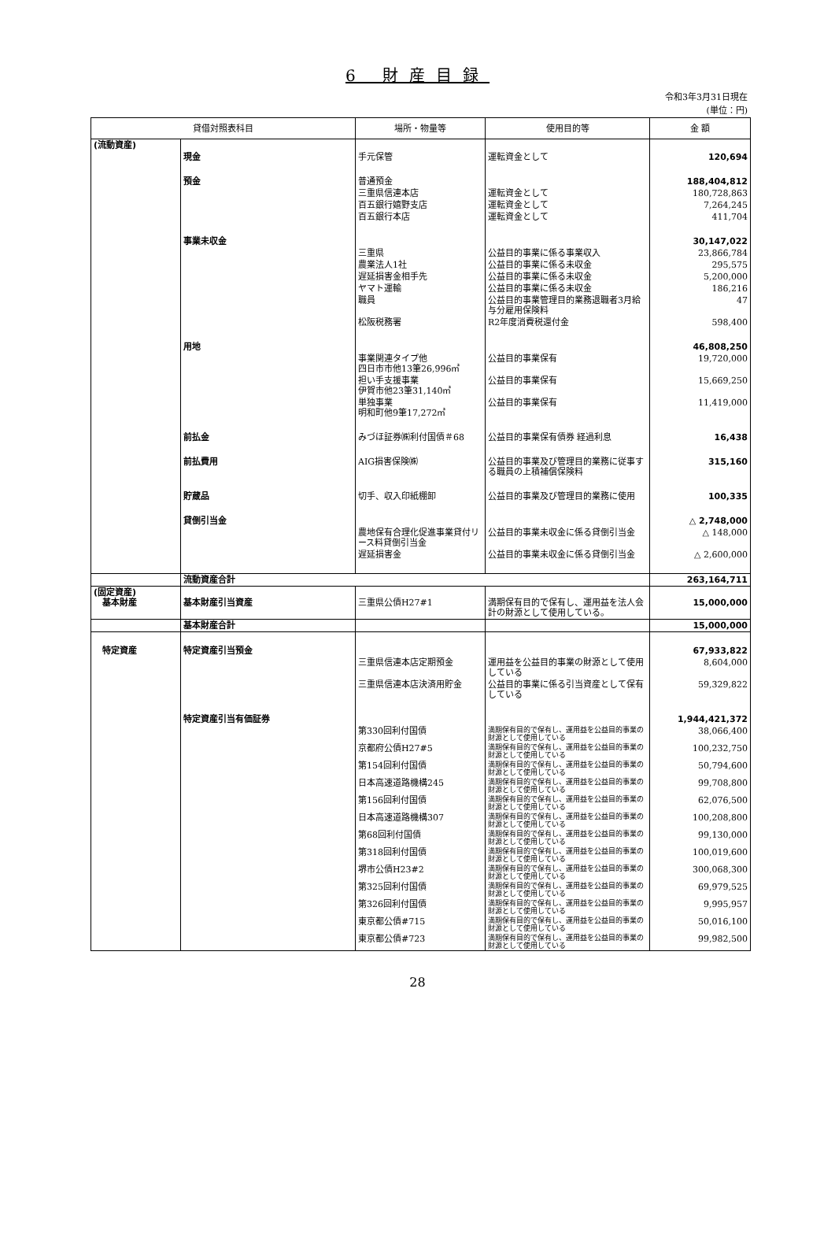6 財産目録
令和3年3月31日現在
(単位：円)
| 貸借対照表科目 | | 場所・物量等 | 使用目的等 | 金 額 |
| --- | --- | --- | --- | --- |
| (流動資産) | | | | |
| | 現金 | 手元保管 | 運転資金として | 120,694 |
| | 預金 | 普通預金 | | 188,404,812 |
| | | 三重県信連本店 | 運転資金として | 180,728,863 |
| | | 百五銀行嬉野支店 | 運転資金として | 7,264,245 |
| | | 百五銀行本店 | 運転資金として | 411,704 |
| | 事業未収金 | | | 30,147,022 |
| | | 三重県 | 公益目的事業に係る事業収入 | 23,866,784 |
| | | 農業法人1社 | 公益目的事業に係る未収金 | 295,575 |
| | | 遅延損害金相手先 | 公益目的事業に係る未収金 | 5,200,000 |
| | | ヤマト運輸 | 公益目的事業に係る未収金 | 186,216 |
| | | 職員 | 公益目的事業管理目的業務退職者3月給与分雇用保険料 | 47 |
| | | 松阪税務署 | R2年度消費税還付金 | 598,400 |
| | 用地 | | | 46,808,250 |
| | | 事業関連タイプ他 四日市市他13筆26,996㎡ | 公益目的事業保有 | 19,720,000 |
| | | 担い手支援事業 伊賀市他23筆31,140㎡ | 公益目的事業保有 | 15,669,250 |
| | | 単独事業 明和町他9筆17,272㎡ | 公益目的事業保有 | 11,419,000 |
| | 前払金 | みづほ証券㈱利付国債＃68 | 公益目的事業保有債券 経過利息 | 16,438 |
| | 前払費用 | AIG損害保険㈱ | 公益目的事業及び管理目的業務に従事する職員の上積補償保険料 | 315,160 |
| | 貯蔵品 | 切手、収入印紙棚卸 | 公益目的事業及び管理目的業務に使用 | 100,335 |
| | 貸倒引当金 | | | △ 2,748,000 |
| | | 農地保有合理化促進事業貸付リース料貸倒引当金 | 公益目的事業未収金に係る貸倒引当金 | △ 148,000 |
| | | 遅延損害金 | 公益目的事業未収金に係る貸倒引当金 | △ 2,600,000 |
| | 流動資産合計 | | | 263,164,711 |
| (固定資産) 基本財産 | 基本財産引当資産 | 三重県公債H27#1 | 満期保有目的で保有し、運用益を法人会計の財源として使用している。 | 15,000,000 |
| | 基本財産合計 | | | 15,000,000 |
| 特定資産 | 特定資産引当預金 | | | 67,933,822 |
| | | 三重県信連本店定期預金 | 運用益を公益目的事業の財源として使用している | 8,604,000 |
| | | 三重県信連本店決済用貯金 | 公益目的事業に係る引当資産として保有している | 59,329,822 |
| | 特定資産引当有価証券 | | | 1,944,421,372 |
| | | 第330回利付国債 | 満期保有目的で保有し、運用益を公益目的事業の財源として使用している | 38,066,400 |
| | | 京都府公債H27#5 | 満期保有目的で保有し、運用益を公益目的事業の財源として使用している | 100,232,750 |
| | | 第154回利付国債 | 満期保有目的で保有し、運用益を公益目的事業の財源として使用している | 50,794,600 |
| | | 日本高速道路機構245 | 満期保有目的で保有し、運用益を公益目的事業の財源として使用している | 99,708,800 |
| | | 第156回利付国債 | 満期保有目的で保有し、運用益を公益目的事業の財源として使用している | 62,076,500 |
| | | 日本高速道路機構307 | 満期保有目的で保有し、運用益を公益目的事業の財源として使用している | 100,208,800 |
| | | 第68回利付国債 | 満期保有目的で保有し、運用益を公益目的事業の財源として使用している | 99,130,000 |
| | | 第318回利付国債 | 満期保有目的で保有し、運用益を公益目的事業の財源として使用している | 100,019,600 |
| | | 堺市公債H23#2 | 満期保有目的で保有し、運用益を公益目的事業の財源として使用している | 300,068,300 |
| | | 第325回利付国債 | 満期保有目的で保有し、運用益を公益目的事業の財源として使用している | 69,979,525 |
| | | 第326回利付国債 | 満期保有目的で保有し、運用益を公益目的事業の財源として使用している | 9,995,957 |
| | | 東京都公債#715 | 満期保有目的で保有し、運用益を公益目的事業の財源として使用している | 50,016,100 |
| | | 東京都公債#723 | 満期保有目的で保有し、運用益を公益目的事業の財源として使用している | 99,982,500 |
28